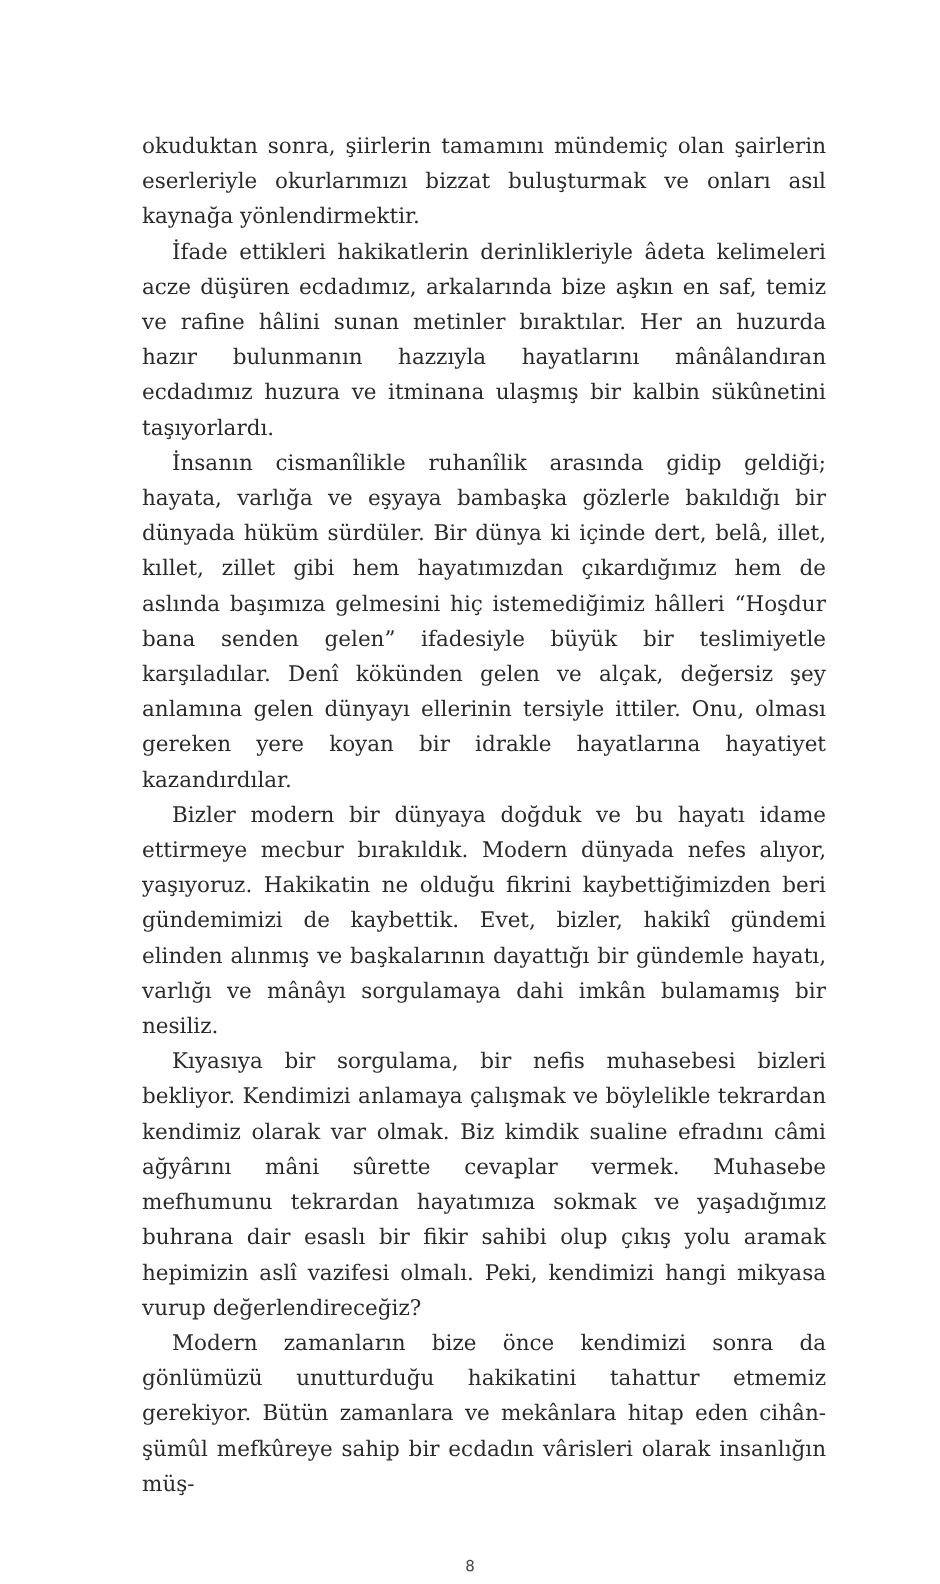okuduktan sonra, şiirlerin tamamını mündemiç olan şairlerin eserleriyle okurlarımızı bizzat buluşturmak ve onları asıl kaynağa yönlendirmektir.
İfade ettikleri hakikatlerin derinlikleriyle âdeta kelimeleri acze düşüren ecdadımız, arkalarında bize aşkın en saf, temiz ve rafine hâlini sunan metinler bıraktılar. Her an huzurda hazır bulunmanın hazzıyla hayatlarını mânâlandıran ecdadımız huzura ve itminana ulaşmış bir kalbin sükûnetini taşıyorlardı.
İnsanın cismanîlikle ruhanîlik arasında gidip geldiği; hayata, varlığa ve eşyaya bambaşka gözlerle bakıldığı bir dünyada hüküm sürdüler. Bir dünya ki içinde dert, belâ, illet, kıllet, zillet gibi hem hayatımızdan çıkardığımız hem de aslında başımıza gelmesini hiç istemediğimiz hâlleri “Hoşdur bana senden gelen” ifadesiyle büyük bir teslimiyetle karşıladılar. Denî kökünden gelen ve alçak, değersiz şey anlamına gelen dünyayı ellerinin tersiyle ittiler. Onu, olması gereken yere koyan bir idrakle hayatlarına hayatiyet kazandırdılar.
Bizler modern bir dünyaya doğduk ve bu hayatı idame ettirmeye mecbur bırakıldık. Modern dünyada nefes alıyor, yaşıyoruz. Hakikatin ne olduğu fikrini kaybettiğimizden beri gündemimizi de kaybettik. Evet, bizler, hakikî gündemi elinden alınmış ve başkalarının dayattığı bir gündemle hayatı, varlığı ve mânâyı sorgulamaya dahi imkân bulamamış bir nesiliz.
Kıyasıya bir sorgulama, bir nefis muhasebesi bizleri bekliyor. Kendimizi anlamaya çalışmak ve böylelikle tekrardan kendimiz olarak var olmak. Biz kimdik sualine efradını câmi ağyârını mâni sûrette cevaplar vermek. Muhasebe mefhumunu tekrardan hayatımıza sokmak ve yaşadığımız buhrana dair esaslı bir fikir sahibi olup çıkış yolu aramak hepimizin aslî vazifesi olmalı. Peki, kendimizi hangi mikyasa vurup değerlendireceğiz?
Modern zamanların bize önce kendimizi sonra da gönlümüzü unutturduğu hakikatini tahattur etmemiz gerekiyor. Bütün zamanlara ve mekânlara hitap eden cihân-şümûl mefkûreye sahip bir ecdadın vârisleri olarak insanlığın müş-
8